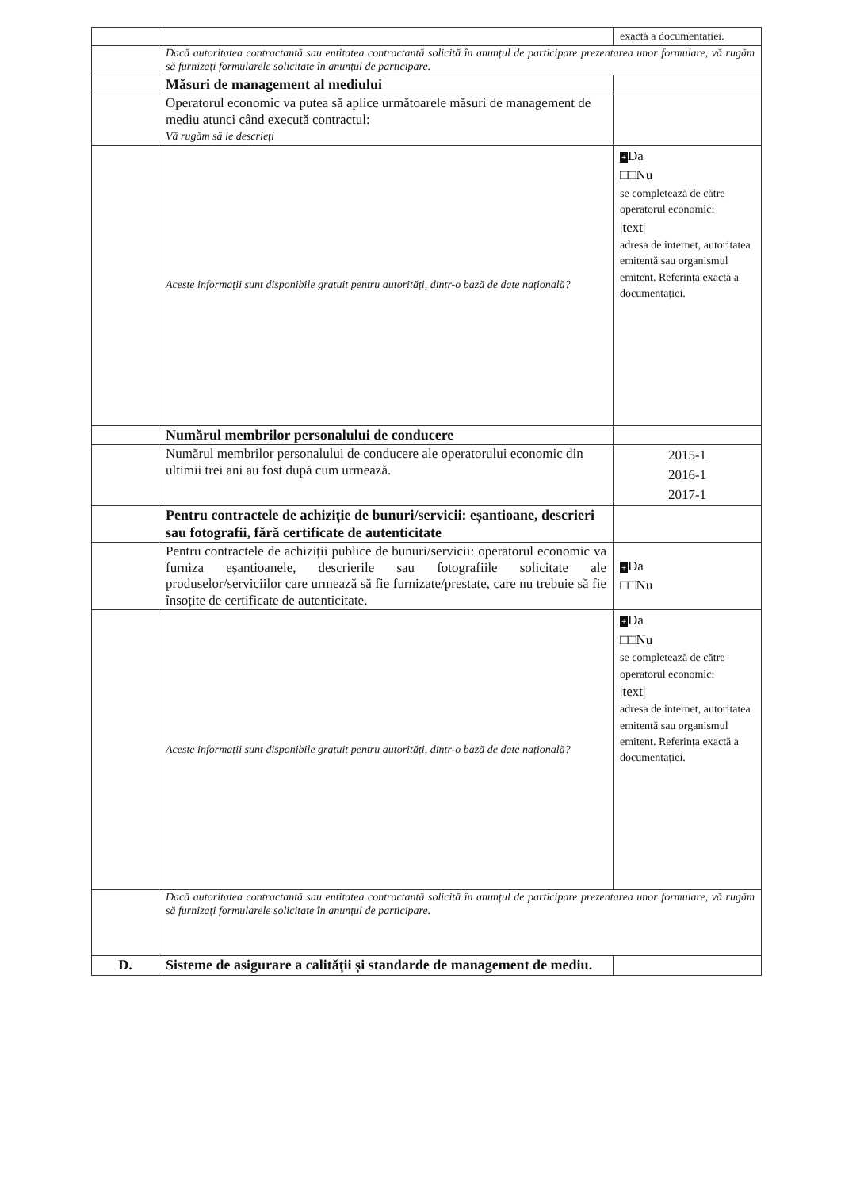| | | exactă a documentației. |
| | Dacă autoritatea contractantă sau entitatea contractantă solicită în anunțul de participare prezentarea unor formulare, vă rugăm să furnizați formularele solicitate în anunțul de participare. | |
| | Măsuri de management al mediului | |
| | Operatorul economic va putea să aplice următoarele măsuri de management de mediu atunci când execută contractul: Vă rugăm să le descrieți | |
| | Aceste informații sunt disponibile gratuit pentru autorități, dintr-o bază de date națională? | + Da □□Nu se completează de către operatorul economic: /text/ adresa de internet, autoritatea emitentă sau organismul emitent. Referința exactă a documentației. |
| | Numărul membrilor personalului de conducere | |
| | Numărul membrilor personalului de conducere ale operatorului economic din ultimii trei ani au fost după cum urmează. | 2015-1 2016-1 2017-1 |
| | Pentru contractele de achiziție de bunuri/servicii: eșantioane, descrieri sau fotografii, fără certificate de autenticitate | |
| | Pentru contractele de achiziții publice de bunuri/servicii: operatorul economic va furniza eșantioanele, descrierile sau fotografiile solicitate ale produselor/serviciilor care urmează să fie furnizate/prestate, care nu trebuie să fie însoțite de certificate de autenticitate. | + Da □□Nu |
| | Aceste informații sunt disponibile gratuit pentru autorități, dintr-o bază de date națională? | + Da □□Nu se completează de către operatorul economic: /text/ adresa de internet, autoritatea emitentă sau organismul emitent. Referința exactă a documentației. |
| | Dacă autoritatea contractantă sau entitatea contractantă solicită în anunțul de participare prezentarea unor formulare, vă rugăm să furnizați formularele solicitate în anunțul de participare. | |
| D. | Sisteme de asigurare a calității și standarde de management de mediu. | |